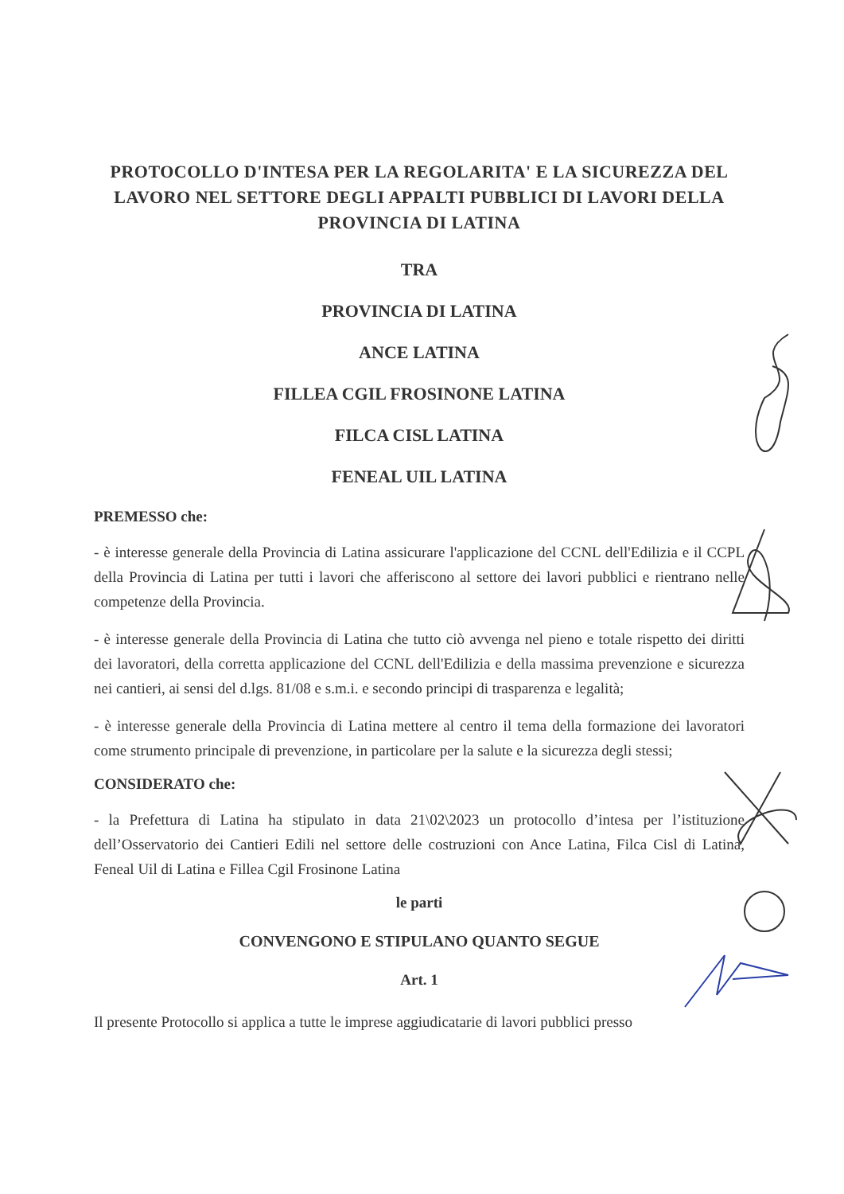PROTOCOLLO D'INTESA PER LA REGOLARITA' E LA SICUREZZA DEL LAVORO NEL SETTORE DEGLI APPALTI PUBBLICI DI LAVORI DELLA PROVINCIA DI LATINA
TRA
PROVINCIA DI LATINA
ANCE LATINA
FILLEA CGIL FROSINONE LATINA
FILCA CISL LATINA
FENEAL UIL LATINA
PREMESSO che:
- è interesse generale della Provincia di Latina assicurare l'applicazione del CCNL dell'Edilizia e il CCPL della Provincia di Latina per tutti i lavori che afferiscono al settore dei lavori pubblici e rientrano nelle competenze della Provincia.
- è interesse generale della Provincia di Latina che tutto ciò avvenga nel pieno e totale rispetto dei diritti dei lavoratori, della corretta applicazione del CCNL dell'Edilizia e della massima prevenzione e sicurezza nei cantieri, ai sensi del d.lgs. 81/08 e s.m.i. e secondo principi di trasparenza e legalità;
- è interesse generale della Provincia di Latina mettere al centro il tema della formazione dei lavoratori come strumento principale di prevenzione, in particolare per la salute e la sicurezza degli stessi;
CONSIDERATO che:
- la Prefettura di Latina ha stipulato in data 21\02\2023 un protocollo d’intesa per l’istituzione dell’Osservatorio dei Cantieri Edili nel settore delle costruzioni con Ance Latina, Filca Cisl di Latina, Feneal Uil di Latina e Fillea Cgil Frosinone Latina
le parti
CONVENGONO E STIPULANO QUANTO SEGUE
Art. 1
Il presente Protocollo si applica a tutte le imprese aggiudicatarie di lavori pubblici presso